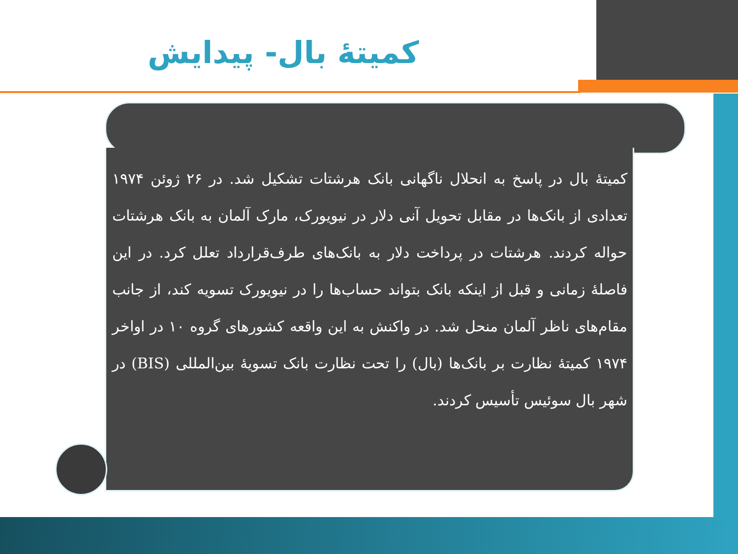کمیتهٔ بال- پیدایش
کمیتهٔ بال در پاسخ به انحلال ناگهانی بانک هرشتات تشکیل شد. در ۲۶ ژوئن ۱۹۷۴ تعدادی از بانک‌ها در مقابل تحویل آنی دلار در نیویورک، مارک آلمان به بانک هرشتات حواله کردند. هرشتات در پرداخت دلار به بانک‌های طرف‌قرارداد تعلل کرد. در این فاصلهٔ زمانی و قبل از اینکه بانک بتواند حساب‌ها را در نیویورک تسویه کند، از جانب مقام‌های ناظر آلمان منحل شد. در واکنش به این واقعه کشورهای گروه ۱۰ در اواخر ۱۹۷۴ کمیتهٔ نظارت بر بانک‌ها (بال) را تحت نظارت بانک تسویهٔ بین‌المللی (BIS) در شهر بال سوئیس تأسیس کردند.